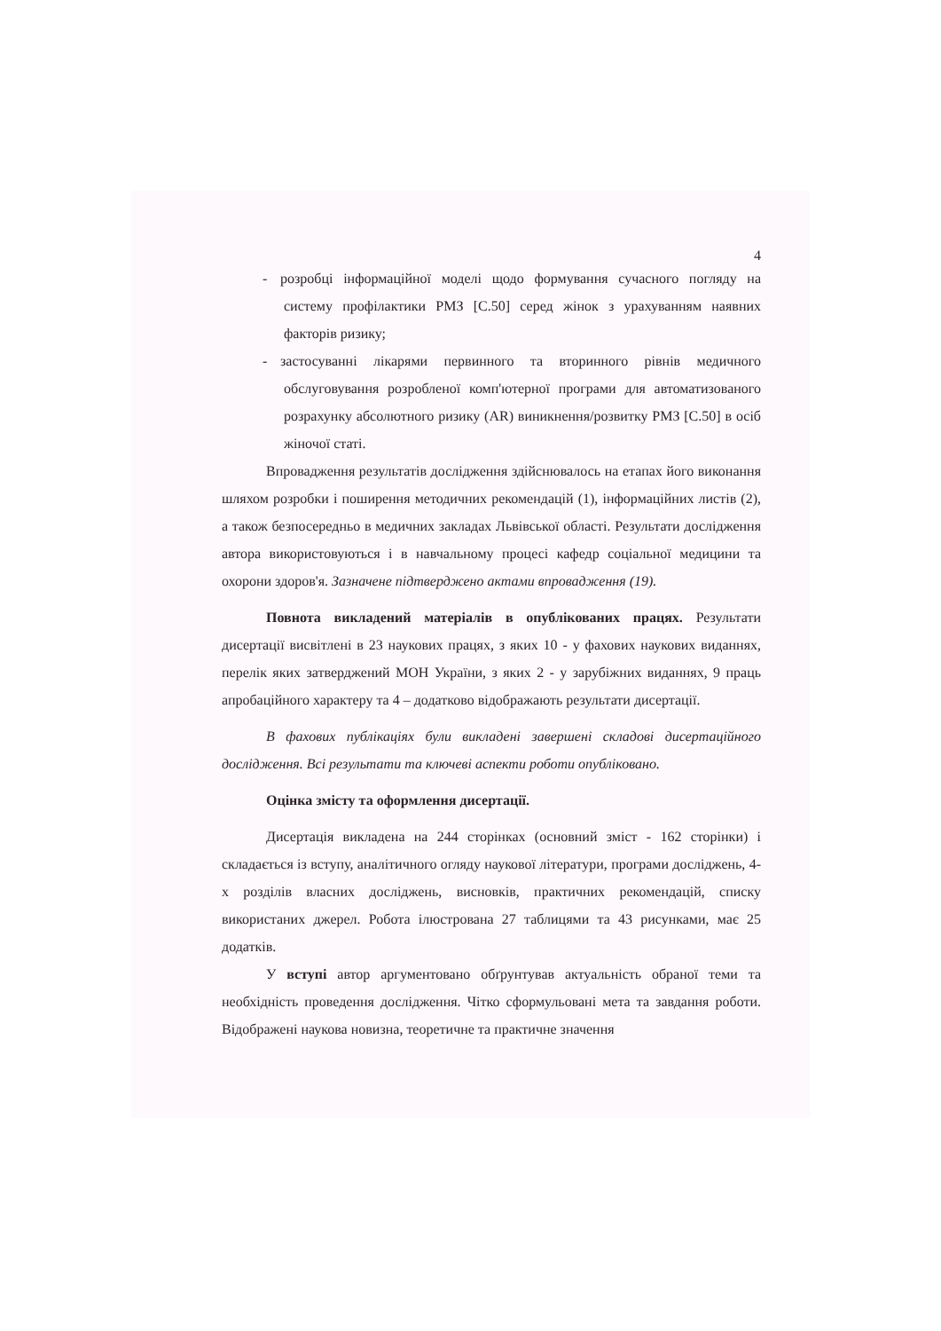4
- розробці інформаційної моделі щодо формування сучасного погляду на систему профілактики РМЗ [С.50] серед жінок з урахуванням наявних факторів ризику;
- застосуванні лікарями первинного та вторинного рівнів медичного обслуговування розробленої комп'ютерної програми для автоматизованого розрахунку абсолютного ризику (AR) виникнення/розвитку РМЗ [С.50] в осіб жіночої статі.
Впровадження результатів дослідження здійснювалось на етапах його виконання шляхом розробки і поширення методичних рекомендацій (1), інформаційних листів (2), а також безпосередньо в медичних закладах Львівської області. Результати дослідження автора використовуються і в навчальному процесі кафедр соціальної медицини та охорони здоров'я. Зазначене підтверджено актами впровадження (19).
Повнота викладений матеріалів в опублікованих працях. Результати дисертації висвітлені в 23 наукових працях, з яких 10 - у фахових наукових виданнях, перелік яких затверджений МОН України, з яких 2 - у зарубіжних виданнях, 9 праць апробаційного характеру та 4 – додатково відображають результати дисертації.
В фахових публікаціях були викладені завершені складові дисертаційного дослідження. Всі результати та ключеві аспекти роботи опубліковано.
Оцінка змісту та оформлення дисертації.
Дисертація викладена на 244 сторінках (основний зміст - 162 сторінки) і складається із вступу, аналітичного огляду наукової літератури, програми досліджень, 4-х розділів власних досліджень, висновків, практичних рекомендацій, списку використаних джерел. Робота ілюстрована 27 таблицями та 43 рисунками, має 25 додатків.
У вступі автор аргументовано обґрунтував актуальність обраної теми та необхідність проведення дослідження. Чітко сформульовані мета та завдання роботи. Відображені наукова новизна, теоретичне та практичне значення